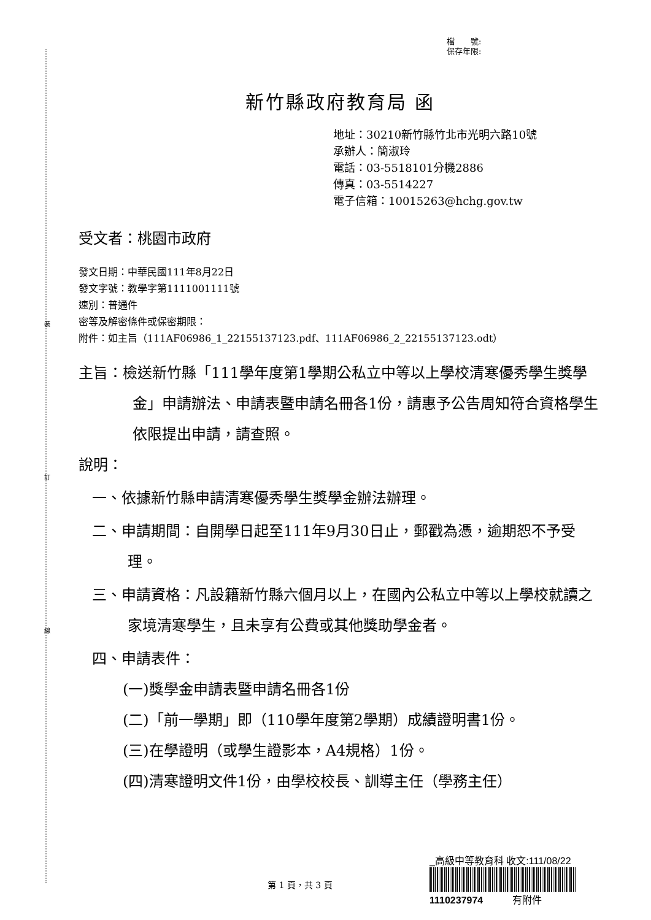裝
訂
線
檔　　號:
保存年限:
新竹縣政府教育局 函
地址：30210新竹縣竹北市光明六路10號
承辦人：簡淑玲
電話：03-5518101分機2886
傳真：03-5514227
電子信箱：10015263@hchg.gov.tw
受文者：桃園市政府
發文日期：中華民國111年8月22日
發文字號：教學字第1111001111號
速別：普通件
密等及解密條件或保密期限：
附件：如主旨（111AF06986_1_22155137123.pdf、111AF06986_2_22155137123.odt）
主旨：檢送新竹縣「111學年度第1學期公私立中等以上學校清寒優秀學生獎學金」申請辦法、申請表暨申請名冊各1份，請惠予公告周知符合資格學生依限提出申請，請查照。
說明：
一、依據新竹縣申請清寒優秀學生獎學金辦法辦理。
二、申請期間：自開學日起至111年9月30日止，郵戳為憑，逾期恕不予受理。
三、申請資格：凡設籍新竹縣六個月以上，在國內公私立中等以上學校就讀之家境清寒學生，且未享有公費或其他獎助學金者。
四、申請表件：
(一)獎學金申請表暨申請名冊各1份
(二)「前一學期」即（110學年度第2學期）成績證明書1份。
(三)在學證明（或學生證影本，A4規格）1份。
(四)清寒證明文件1份，由學校校長、訓導主任（學務主任）
第 1 頁，共 3 頁
_高級中等教育科 收文:111/08/22
1110237974　　　有附件